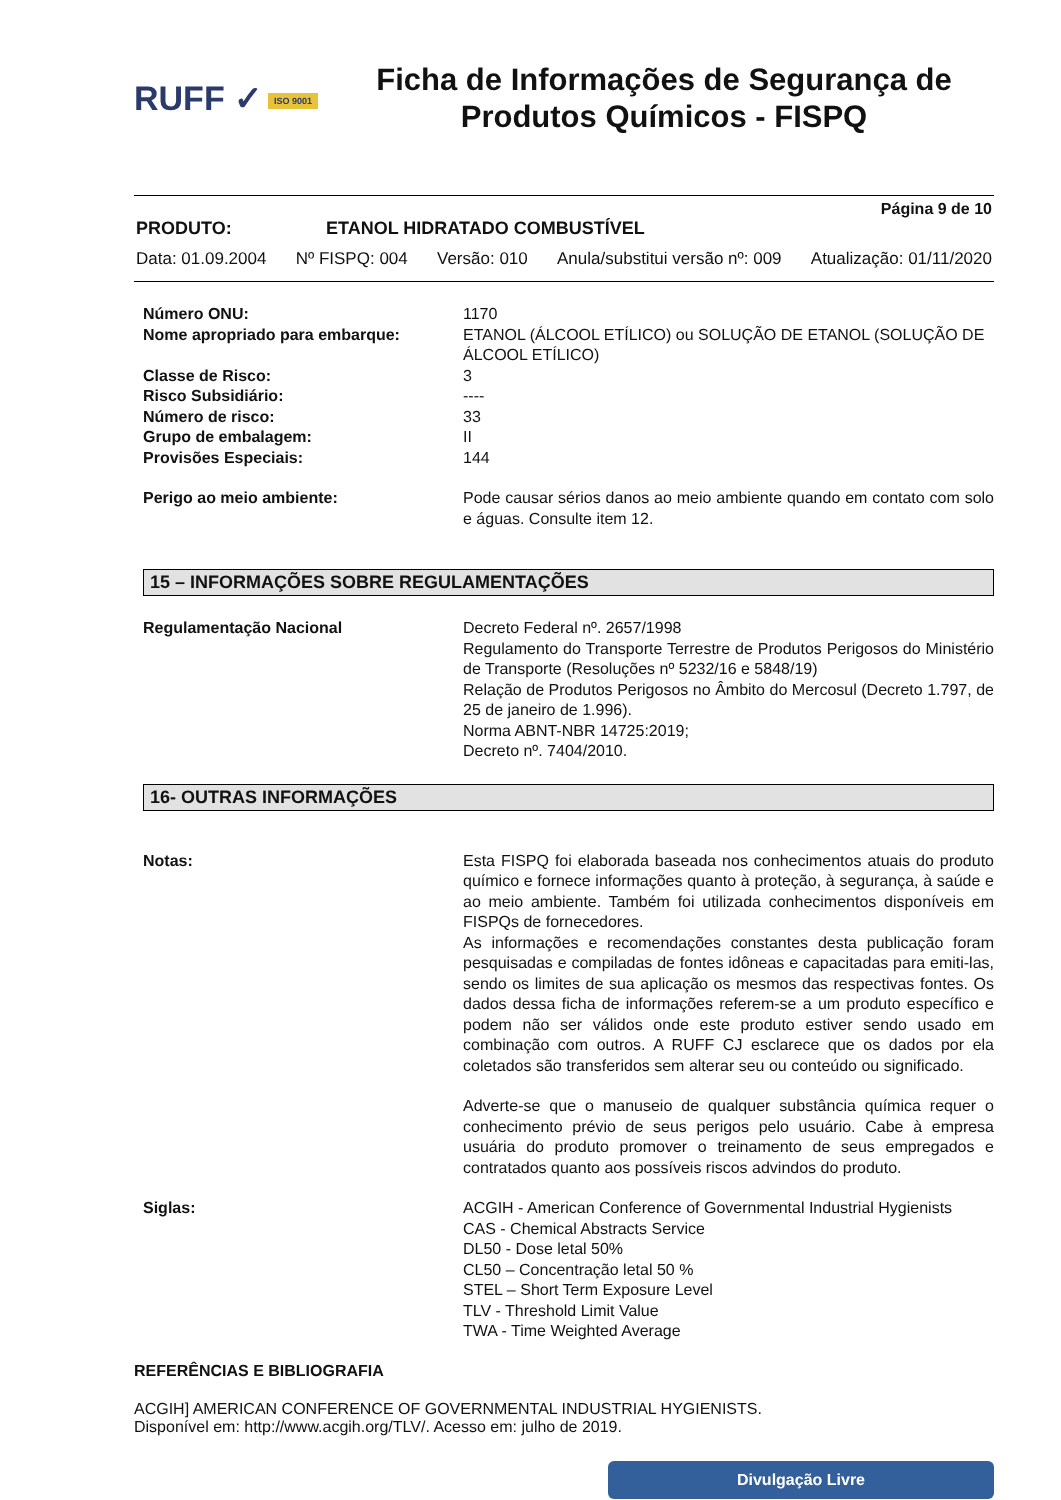RUFF ✓ ISO 9001
Ficha de Informações de Segurança de Produtos Químicos - FISPQ
Página 9 de 10
PRODUTO: ETANOL HIDRATADO COMBUSTÍVEL
Data: 01.09.2004 Nº FISPQ: 004 Versão: 010 Anula/substitui versão nº: 009 Atualização: 01/11/2020
Número ONU:
1170
Nome apropriado para embarque:
ETANOL (ÁLCOOL ETÍLICO) ou SOLUÇÃO DE ETANOL (SOLUÇÃO DE ÁLCOOL ETÍLICO)
Classe de Risco:
3
Risco Subsidiário:
----
Número de risco:
33
Grupo de embalagem:
II
Provisões Especiais:
144
Perigo ao meio ambiente:
Pode causar sérios danos ao meio ambiente quando em contato com solo e águas. Consulte item 12.
15 – INFORMAÇÕES SOBRE REGULAMENTAÇÕES
Regulamentação Nacional
Decreto Federal nº. 2657/1998
Regulamento do Transporte Terrestre de Produtos Perigosos do Ministério de Transporte (Resoluções nº 5232/16 e 5848/19)
Relação de Produtos Perigosos no Âmbito do Mercosul (Decreto 1.797, de 25 de janeiro de 1.996).
Norma ABNT-NBR 14725:2019;
Decreto nº. 7404/2010.
16- OUTRAS INFORMAÇÕES
Notas:
Esta FISPQ foi elaborada baseada nos conhecimentos atuais do produto químico e fornece informações quanto à proteção, à segurança, à saúde e ao meio ambiente. Também foi utilizada conhecimentos disponíveis em FISPQs de fornecedores.
As informações e recomendações constantes desta publicação foram pesquisadas e compiladas de fontes idôneas e capacitadas para emiti-las, sendo os limites de sua aplicação os mesmos das respectivas fontes. Os dados dessa ficha de informações referem-se a um produto específico e podem não ser válidos onde este produto estiver sendo usado em combinação com outros. A RUFF CJ esclarece que os dados por ela coletados são transferidos sem alterar seu ou conteúdo ou significado.
Adverte-se que o manuseio de qualquer substância química requer o conhecimento prévio de seus perigos pelo usuário. Cabe à empresa usuária do produto promover o treinamento de seus empregados e contratados quanto aos possíveis riscos advindos do produto.
Siglas:
ACGIH - American Conference of Governmental Industrial Hygienists
CAS - Chemical Abstracts Service
DL50 - Dose letal 50%
CL50 – Concentração letal 50 %
STEL – Short Term Exposure Level
TLV - Threshold Limit Value
TWA - Time Weighted Average
REFERÊNCIAS E BIBLIOGRAFIA
ACGIH] AMERICAN CONFERENCE OF GOVERNMENTAL INDUSTRIAL HYGIENISTS.
Disponível em: http://www.acgih.org/TLV/. Acesso em: julho de 2019.
Divulgação Livre